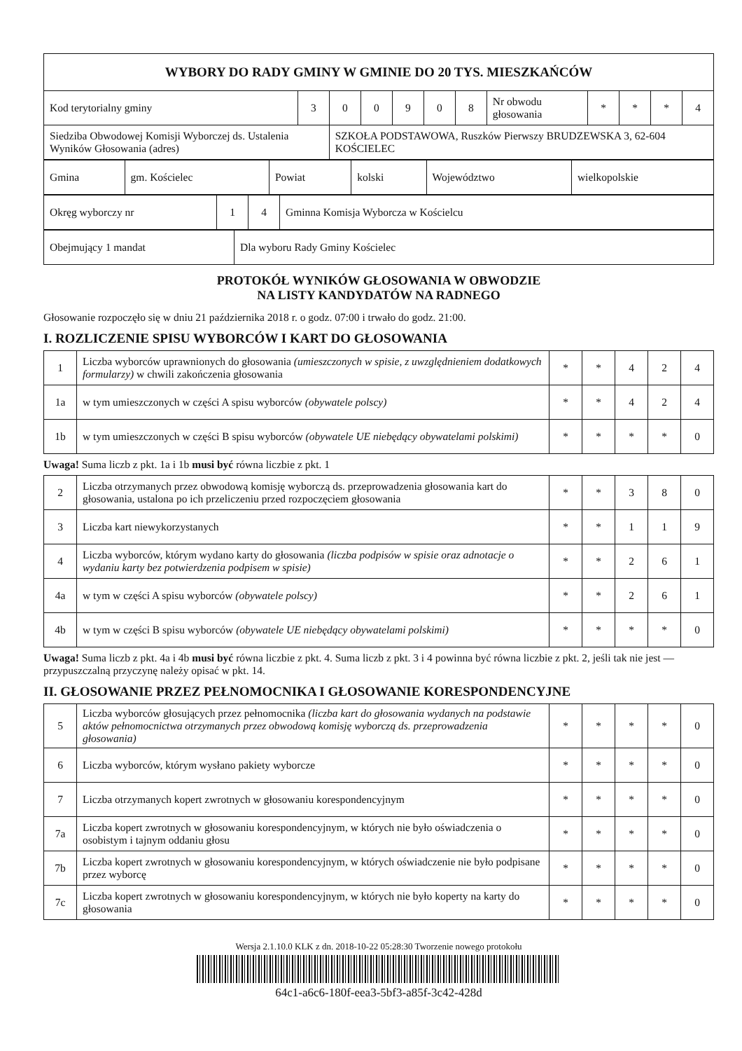| WYBORY DO RADY GMINY W GMINIE DO 20 TYS. MIESZKAŃCÓW | | | | | | | | | | | |
| Kod terytorialny gminy | 3 | 0 | 0 | 9 | 0 | 8 | Nr obwodu głosowania | * | * | * | 4 |
| Siedziba Obwodowej Komisji Wyborczej ds. Ustalenia Wyników Głosowania (adres) | | SZKOŁA PODSTAWOWA, Ruszków Pierwszy BRUDZEWSKA 3, 62-604 KOŚCIELEC | | | | | | | | | |
| Gmina | gm. Kościelec | Powiat | kolski | Województwo | wielkopolskie |
| Okręg wyborczy nr | 1 | 4 | Gminna Komisja Wyborcza w Kościelcu |
| Obejmujący 1 mandat | Dla wyboru Rady Gminy Kościelec |
PROTOKÓŁ WYNIKÓW GŁOSOWANIA W OBWODZIE
NA LISTY KANDYDATÓW NA RADNEGO
Głosowanie rozpoczęło się w dniu 21 października 2018 r. o godz. 07:00 i trwało do godz. 21:00.
I. ROZLICZENIE SPISU WYBORCÓW I KART DO GŁOSOWANIA
| 1 | Liczba wyborców uprawnionych do głosowania (umieszczonych w spisie, z uwzględnieniem dodatkowych formularzy) w chwili zakończenia głosowania | * | * | 4 | 2 | 4 |
| 1a | w tym umieszczonych w części A spisu wyborców (obywatele polscy) | * | * | 4 | 2 | 4 |
| 1b | w tym umieszczonych w części B spisu wyborców (obywatele UE niebędący obywatelami polskimi) | * | * | * | * | 0 |
Uwaga! Suma liczb z pkt. 1a i 1b musi być równa liczbie z pkt. 1
| 2 | Liczba otrzymanych przez obwodową komisję wyborczą ds. przeprowadzenia głosowania kart do głosowania, ustalona po ich przeliczeniu przed rozpoczęciem głosowania | * | * | 3 | 8 | 0 |
| 3 | Liczba kart niewykorzystanych | * | * | 1 | 1 | 9 |
| 4 | Liczba wyborców, którym wydano karty do głosowania (liczba podpisów w spisie oraz adnotacje o wydaniu karty bez potwierdzenia podpisem w spisie) | * | * | 2 | 6 | 1 |
| 4a | w tym w części A spisu wyborców (obywatele polscy) | * | * | 2 | 6 | 1 |
| 4b | w tym w części B spisu wyborców (obywatele UE niebędący obywatelami polskimi) | * | * | * | * | 0 |
Uwaga! Suma liczb z pkt. 4a i 4b musi być równa liczbie z pkt. 4. Suma liczb z pkt. 3 i 4 powinna być równa liczbie z pkt. 2, jeśli tak nie jest — przypuszczalną przyczynę należy opisać w pkt. 14.
II. GŁOSOWANIE PRZEZ PEŁNOMOCNIKA I GŁOSOWANIE KORESPONDENCYJNE
| 5 | Liczba wyborców głosujących przez pełnomocnika (liczba kart do głosowania wydanych na podstawie aktów pełnomocnictwa otrzymanych przez obwodową komisję wyborczą ds. przeprowadzenia głosowania) | * | * | * | * | 0 |
| 6 | Liczba wyborców, którym wysłano pakiety wyborcze | * | * | * | * | 0 |
| 7 | Liczba otrzymanych kopert zwrotnych w głosowaniu korespondencyjnym | * | * | * | * | 0 |
| 7a | Liczba kopert zwrotnych w głosowaniu korespondencyjnym, w których nie było oświadczenia o osobistym i tajnym oddaniu głosu | * | * | * | * | 0 |
| 7b | Liczba kopert zwrotnych w głosowaniu korespondencyjnym, w których oświadczenie nie było podpisane przez wyborcę | * | * | * | * | 0 |
| 7c | Liczba kopert zwrotnych w głosowaniu korespondencyjnym, w których nie było koperty na karty do głosowania | * | * | * | * | 0 |
Wersja 2.1.10.0 KLK z dn. 2018-10-22 05:28:30 Tworzenie nowego protokołu
64c1-a6c6-180f-eea3-5bf3-a85f-3c42-428d